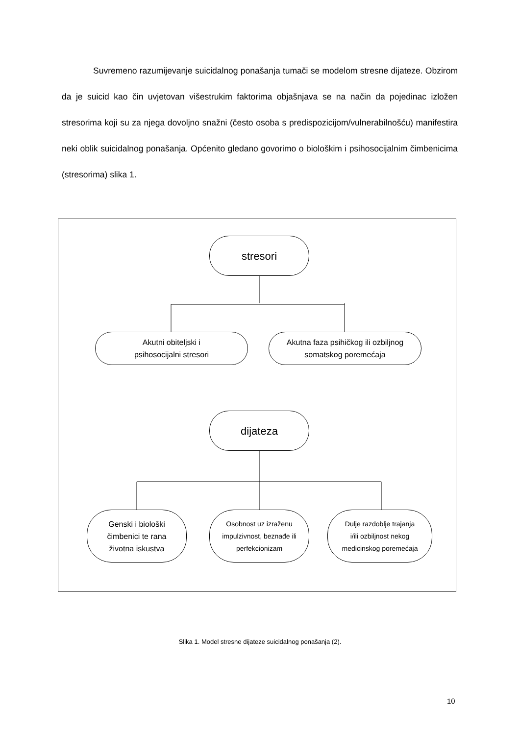Suvremeno razumijevanje suicidalnog ponašanja tumači se modelom stresne dijateze. Obzirom da je suicid kao čin uvjetovan višestrukim faktorima objašnjava se na način da pojedinac izložen stresorima koji su za njega dovoljno snažni (često osoba s predispozicijom/vulnerabilnošću) manifestira neki oblik suicidalnog ponašanja. Općenito gledano govorimo o biološkim i psihosocijalnim čimbenicima (stresorima) slika 1.
stresori
Akutni obiteljski i
psihosocijalni stresori
Akutna faza psihičkog ili ozbiljnog
somatskog poremećaja
dijateza
Genski i biološki
čimbenici te rana
životna iskustva
Osobnost uz izraženu
impulzivnost, beznađe ili
perfekcionizam
Dulje razdoblje trajanja
i/ili ozbiljnost nekog
medicinskog poremećaja
Slika 1. Model stresne dijateze suicidalnog ponašanja (2).
10